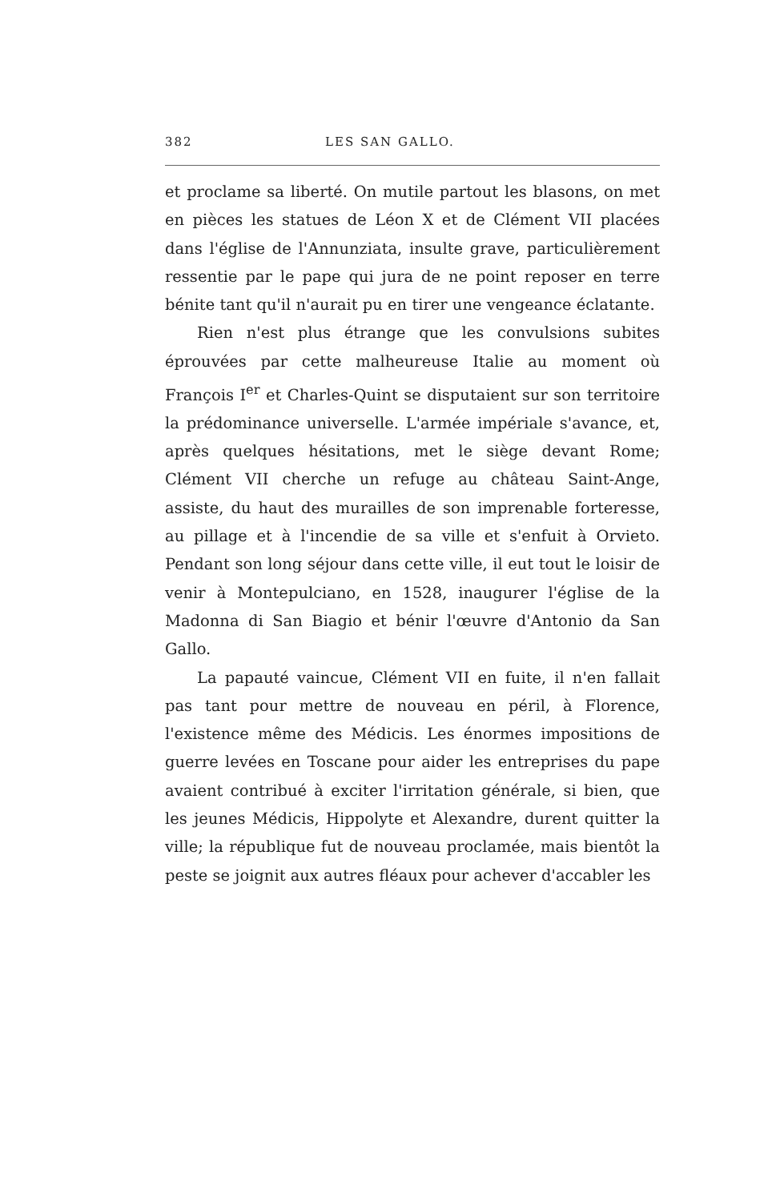382 LES SAN GALLO.
et proclame sa liberté. On mutile partout les blasons, on met en pièces les statues de Léon X et de Clément VII placées dans l'église de l'Annunziata, insulte grave, particulièrement ressentie par le pape qui jura de ne point reposer en terre bénite tant qu'il n'aurait pu en tirer une vengeance éclatante.
Rien n'est plus étrange que les convulsions subites éprouvées par cette malheureuse Italie au moment où François I<sup>er</sup> et Charles-Quint se disputaient sur son territoire la prédominance universelle. L'armée impériale s'avance, et, après quelques hésitations, met le siège devant Rome; Clément VII cherche un refuge au château Saint-Ange, assiste, du haut des murailles de son imprenable forteresse, au pillage et à l'incendie de sa ville et s'enfuit à Orvieto. Pendant son long séjour dans cette ville, il eut tout le loisir de venir à Montepulciano, en 1528, inaugurer l'église de la Madonna di San Biagio et bénir l'œuvre d'Antonio da San Gallo.
La papauté vaincue, Clément VII en fuite, il n'en fallait pas tant pour mettre de nouveau en péril, à Florence, l'existence même des Médicis. Les énormes impositions de guerre levées en Toscane pour aider les entreprises du pape avaient contribué à exciter l'irritation générale, si bien, que les jeunes Médicis, Hippolyte et Alexandre, durent quitter la ville; la république fut de nouveau proclamée, mais bientôt la peste se joignit aux autres fléaux pour achever d'accabler les